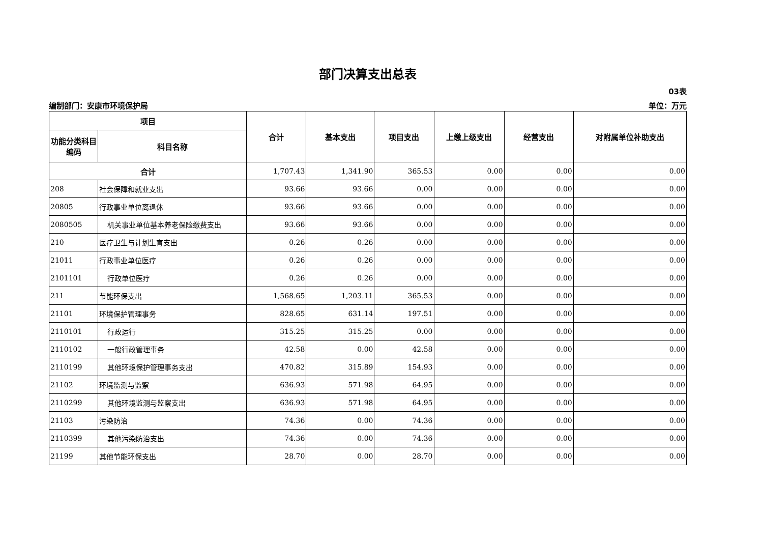部门决算支出总表
03表
编制部门：安康市环境保护局 单位：万元
| 项目 | | 合计 | 基本支出 | 项目支出 | 上缴上级支出 | 经营支出 | 对附属单位补助支出 |
| --- | --- | --- | --- | --- | --- | --- | --- |
| 功能分类科目编码 | 科目名称 | | | | | | |
| 合计 | | 1,707.43 | 1,341.90 | 365.53 | 0.00 | 0.00 | 0.00 |
| 208 | 社会保障和就业支出 | 93.66 | 93.66 | 0.00 | 0.00 | 0.00 | 0.00 |
| 20805 | 行政事业单位离退休 | 93.66 | 93.66 | 0.00 | 0.00 | 0.00 | 0.00 |
| 2080505 | 机关事业单位基本养老保险缴费支出 | 93.66 | 93.66 | 0.00 | 0.00 | 0.00 | 0.00 |
| 210 | 医疗卫生与计划生育支出 | 0.26 | 0.26 | 0.00 | 0.00 | 0.00 | 0.00 |
| 21011 | 行政事业单位医疗 | 0.26 | 0.26 | 0.00 | 0.00 | 0.00 | 0.00 |
| 2101101 | 行政单位医疗 | 0.26 | 0.26 | 0.00 | 0.00 | 0.00 | 0.00 |
| 211 | 节能环保支出 | 1,568.65 | 1,203.11 | 365.53 | 0.00 | 0.00 | 0.00 |
| 21101 | 环境保护管理事务 | 828.65 | 631.14 | 197.51 | 0.00 | 0.00 | 0.00 |
| 2110101 | 行政运行 | 315.25 | 315.25 | 0.00 | 0.00 | 0.00 | 0.00 |
| 2110102 | 一般行政管理事务 | 42.58 | 0.00 | 42.58 | 0.00 | 0.00 | 0.00 |
| 2110199 | 其他环境保护管理事务支出 | 470.82 | 315.89 | 154.93 | 0.00 | 0.00 | 0.00 |
| 21102 | 环境监测与监察 | 636.93 | 571.98 | 64.95 | 0.00 | 0.00 | 0.00 |
| 2110299 | 其他环境监测与监察支出 | 636.93 | 571.98 | 64.95 | 0.00 | 0.00 | 0.00 |
| 21103 | 污染防治 | 74.36 | 0.00 | 74.36 | 0.00 | 0.00 | 0.00 |
| 2110399 | 其他污染防治支出 | 74.36 | 0.00 | 74.36 | 0.00 | 0.00 | 0.00 |
| 21199 | 其他节能环保支出 | 28.70 | 0.00 | 28.70 | 0.00 | 0.00 | 0.00 |